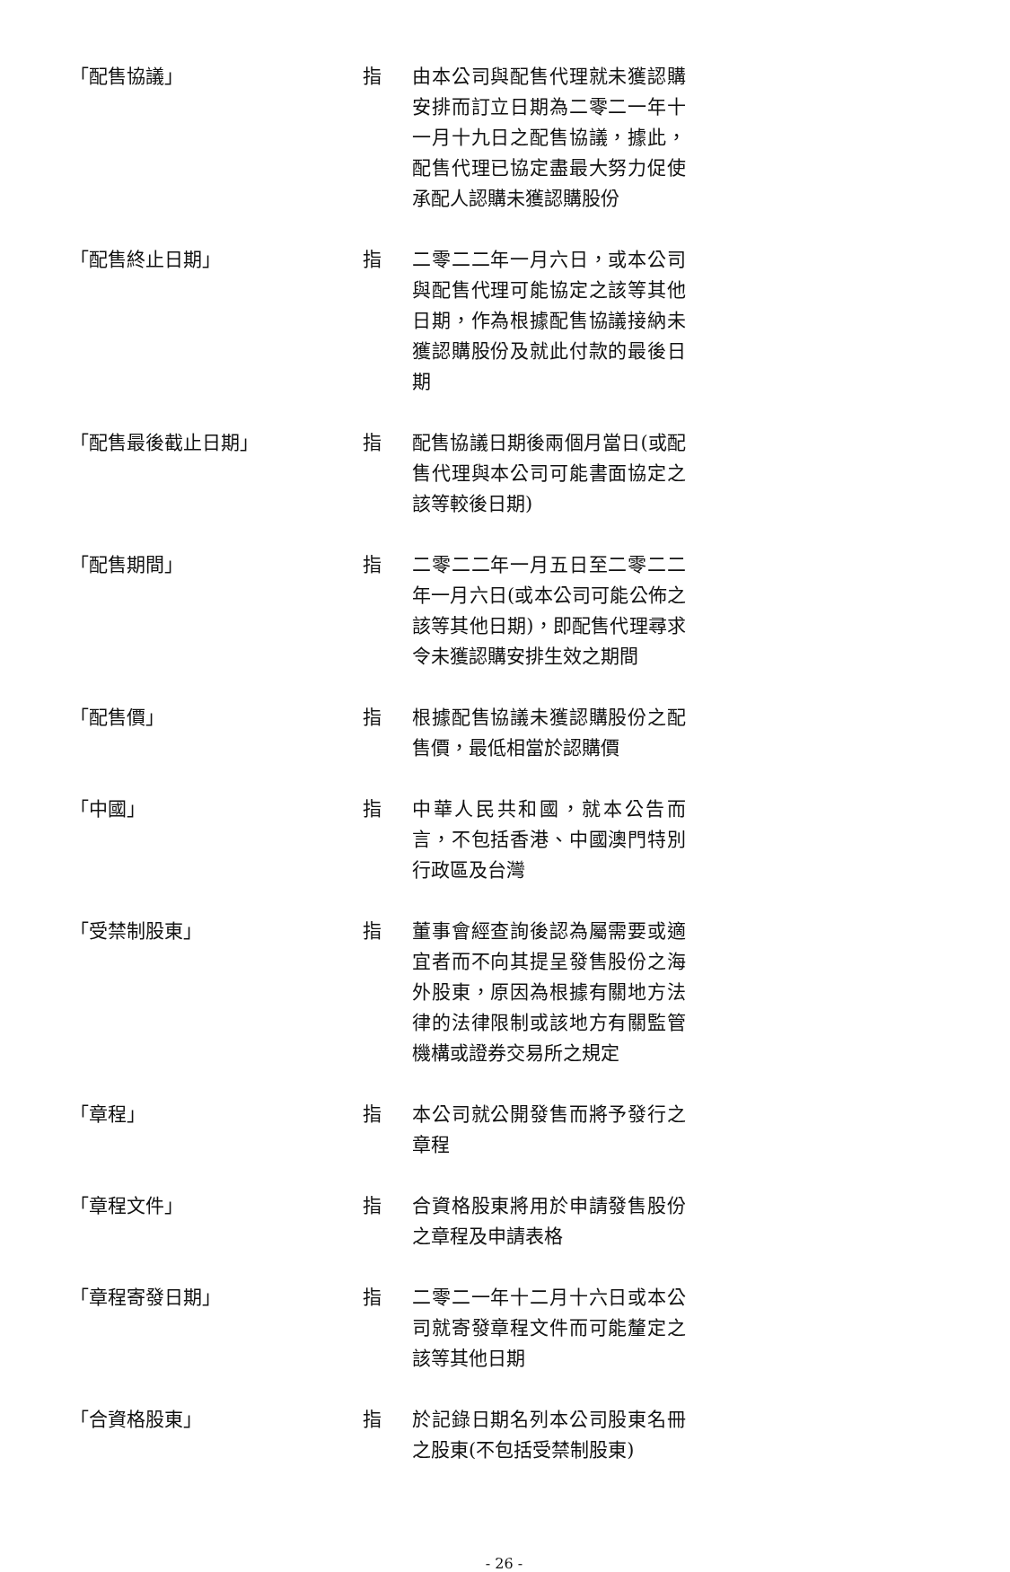「配售協議」 指 由本公司與配售代理就未獲認購安排而訂立日期為二零二一年十一月十九日之配售協議，據此，配售代理已協定盡最大努力促使承配人認購未獲認購股份
「配售終止日期」 指 二零二二年一月六日，或本公司與配售代理可能協定之該等其他日期，作為根據配售協議接納未獲認購股份及就此付款的最後日期
「配售最後截止日期」 指 配售協議日期後兩個月當日(或配售代理與本公司可能書面協定之該等較後日期)
「配售期間」 指 二零二二年一月五日至二零二二年一月六日(或本公司可能公佈之該等其他日期)，即配售代理尋求令未獲認購安排生效之期間
「配售價」 指 根據配售協議未獲認購股份之配售價，最低相當於認購價
「中國」 指 中華人民共和國，就本公告而言，不包括香港、中國澳門特別行政區及台灣
「受禁制股東」 指 董事會經查詢後認為屬需要或適宜者而不向其提呈發售股份之海外股東，原因為根據有關地方法律的法律限制或該地方有關監管機構或證券交易所之規定
「章程」 指 本公司就公開發售而將予發行之章程
「章程文件」 指 合資格股東將用於申請發售股份之章程及申請表格
「章程寄發日期」 指 二零二一年十二月十六日或本公司就寄發章程文件而可能釐定之該等其他日期
「合資格股東」 指 於記錄日期名列本公司股東名冊之股東(不包括受禁制股東)
- 26 -